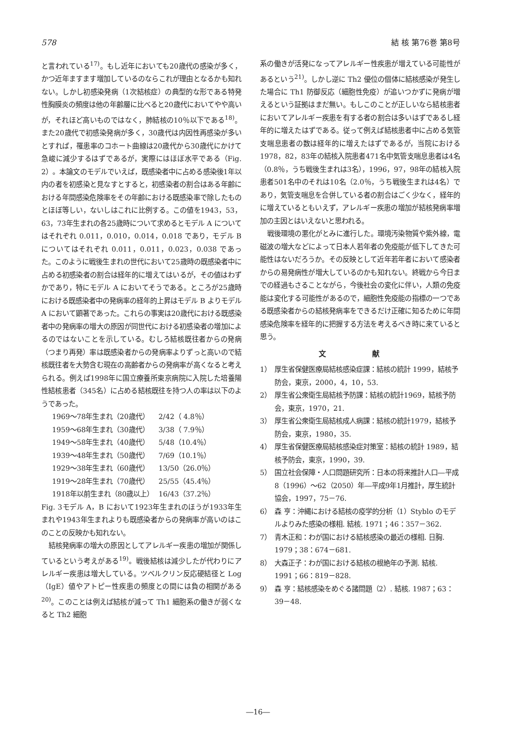578 結 核 第76巻 第8号
と言われている<sup>17)</sup>。もし近年においても20歳代の感染が多く，かつ近年ますます増加しているのならこれが理由となるかも知れない。しかし初感染発病（1次結核症）の典型的な形である特発性胸膜炎の頻度は他の年齢層に比べると20歳代においてやや高いが，それほど高いものではなく，肺結核の10％以下である<sup>18)</sup>。また20歳代で初感染発病が多く，30歳代は内因性再感染が多いとすれば，罹患率のコホート曲線は20歳代から30歳代にかけて急峻に減少するはずであるが，実際にはほぼ水平である（Fig. 2）。本論文のモデルでいえば，既感染者中に占める感染後1年以内の者を初感染と見なすとすると，初感染者の割合はある年齢における年間感染危険率をその年齢における既感染率で除したものとほぼ等しい，ないしはこれに比例する。この値を1943，53，63，73年生まれの各25歳時について求めるとモデル A についてはそれぞれ 0.011，0.010，0.014，0.018 であり，モデル B についてはそれぞれ 0.011，0.011，0.023，0.038 であった。このように戦後生まれの世代において25歳時の既感染者中に占める初感染者の割合は経年的に増えてはいるが，その値はわずかであり，特にモデル A においてそうである。ところが25歳時における既感染者中の発病率の経年的上昇はモデル B よりモデル A において顕著であった。これらの事実は20歳代における既感染者中の発病率の増大の原因が同世代における初感染者の増加によるのではないことを示している。むしろ結核既往者からの発病（つまり再発）率は既感染者からの発病率よりずっと高いので結核既往者を大勢含む現在の高齢者からの発病率が高くなると考えられる。例えば1998年に国立療養所東京病院に入院した培養陽性結核患者（345名）に占める結核既往を持つ人の率は以下のようであった。
| 1969～78年生まれ（20歳代） | 2/42（ 4.8％） |
| 1959～68年生まれ（30歳代） | 3/38（ 7.9％） |
| 1949～58年生まれ（40歳代） | 5/48（10.4％） |
| 1939～48年生まれ（50歳代） | 7/69（10.1％） |
| 1929～38年生まれ（60歳代） | 13/50（26.0％） |
| 1919～28年生まれ（70歳代） | 25/55（45.4％） |
| 1918年以前生まれ（80歳以上） | 16/43（37.2％） |
Fig. 3モデル A，B において1923年生まれのほうが1933年生まれや1943年生まれよりも既感染者からの発病率が高いのはこのことの反映かも知れない。
結核発病率の増大の原因としてアレルギー疾患の増加が関係しているという考えがある<sup>19)</sup>。戦後結核は減少したが代わりにアレルギー疾患は増大している。ツベルクリン反応硬結径と Log（IgE）値やアトピー性疾患の頻度との間には負の相関がある<sup>20)</sup>。このことは例えば結核が減って Th1 細胞系の働きが弱くなると Th2 細胞
系の働きが活発になってアレルギー性疾患が増えている可能性があるという<sup>21)</sup>。しかし逆に Th2 優位の個体に結核感染が発生した場合に Th1 防御反応（細胞性免疫）が追いつかずに発病が増えるという証拠はまだ無い。もしこのことが正しいなら結核患者においてアレルギー疾患を有する者の割合は多いはずであるし経年的に増えたはずである。従って例えば結核患者中に占める気管支喘息患者の数は経年的に増えたはずであるが，当院における1978，82，83年の結核入院患者471名中気管支喘息患者は4名（0.8％，うち戦後生まれは3名），1996，97，98年の結核入院患者501名中のそれは10名（2.0％，うち戦後生まれは4名）であり，気管支喘息を合併している者の割合はごく少なく，経年的に増えているともいえず，アレルギー疾患の増加が結核発病率増加の主因とはいえないと思われる。
戦後環境の悪化がとみに進行した。環境汚染物質や紫外線，電磁波の増大などによって日本人若年者の免疫能が低下してきた可能性はないだろうか。その反映として近年若年者において感染者からの易発病性が増大しているのかも知れない。終戦から今日までの経過もさることながら，今後社会の変化に伴い，人類の免疫能は変化する可能性があるので，細胞性免疫能の指標の一つである既感染者からの結核発病率をできるだけ正確に知るために年間感染危険率を経年的に把握する方法を考えるべき時に来ていると思う。
文 献
1） 厚生省保健医療局結核感染症課：結核の統計 1999，結核予防会，東京，2000，4，10，53.
2） 厚生省公衆衛生局結核予防課：結核の統計1969，結核予防会，東京，1970，21.
3） 厚生省公衆衛生局結核成人病課：結核の統計1979，結核予防会，東京，1980，35.
4） 厚生省保健医療局結核感染症対策室：結核の統計 1989，結核予防会，東京，1990，39.
5） 国立社会保障・人口問題研究所：日本の将来推計人口―平成8（1996）～62（2050）年―平成9年1月推計，厚生統計協会，1997，75－76.
6） 森 亨：沖縄における結核の疫学的分析（1）Styblo のモデルよりみた感染の様相. 結核. 1971；46：357－362.
7） 青木正和：わが国における結核感染の最近の様相. 日胸. 1979；38：674－681.
8） 大森正子：わが国における結核の根絶年の予測. 結核. 1991；66：819－828.
9） 森 亨：結核感染をめぐる諸問題（2）. 結核. 1987；63：39－48.
―16―